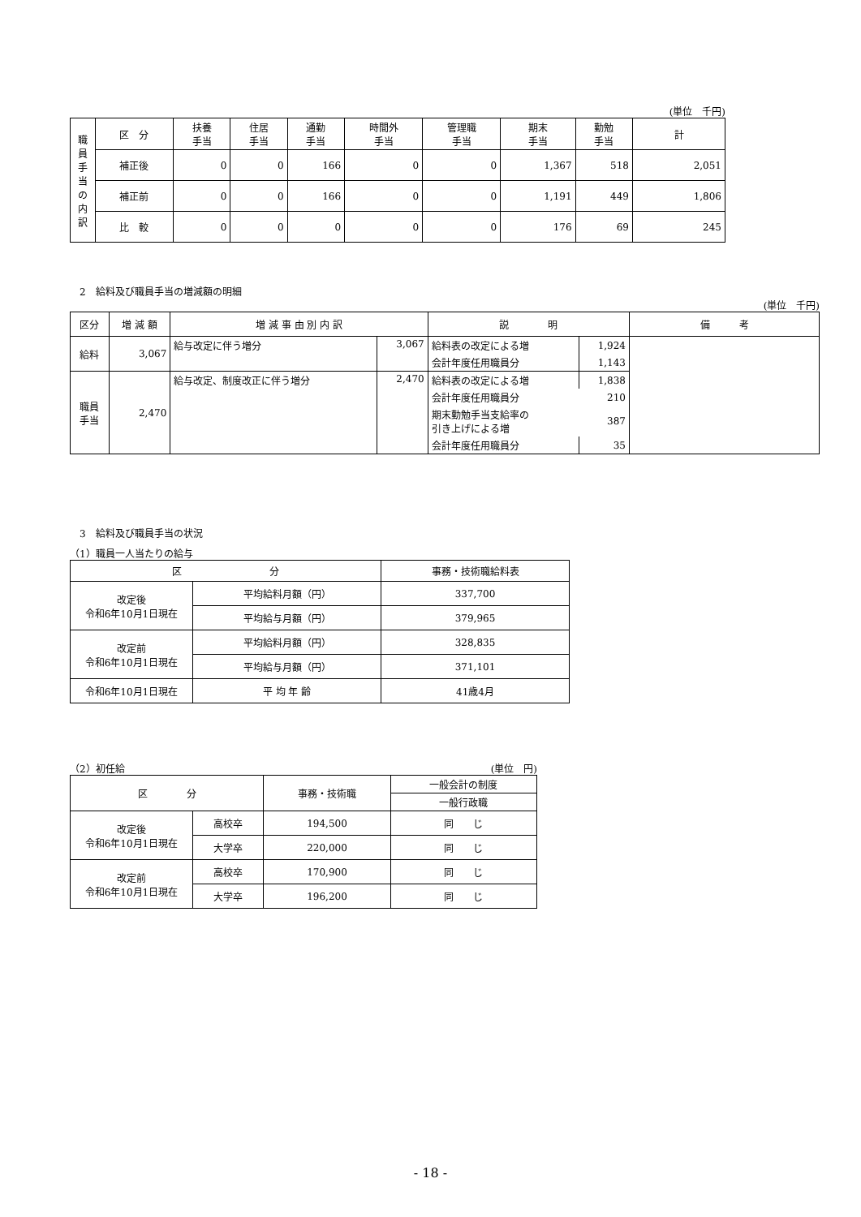(単位　千円)
| 職 員 手 当 の 内 訳 | 区 分 | 扶養 手当 | 住居 手当 | 通勤 手当 | 時間外 手当 | 管理職 手当 | 期末 手当 | 勤勉 手当 | 計 |
| --- | --- | --- | --- | --- | --- | --- | --- | --- | --- |
| | 補正後 | 0 | 0 | 166 | 0 | 0 | 1,367 | 518 | 2,051 |
| | 補正前 | 0 | 0 | 166 | 0 | 0 | 1,191 | 449 | 1,806 |
| | 比 較 | 0 | 0 | 0 | 0 | 0 | 176 | 69 | 245 |
　2　給料及び職員手当の増減額の明細
(単位　千円)
| 区分 | 増 減 額 | 増 減 事 由 別 内 訳 | | 説 明 | | 備 考 |
| --- | --- | --- | --- | --- | --- | --- |
| 給料 | 3,067 | 給与改定に伴う増分 | 3,067 | 給料表の改定による増 | 1,924 | |
| | | | | 会計年度任用職員分 | 1,143 | |
| 職員 手当 | 2,470 | 給与改定、制度改正に伴う増分 | 2,470 | 給料表の改定による増 | 1,838 | |
| | | | | 会計年度任用職員分 | 210 | |
| | | | | 期末勤勉手当支給率の 引き上げによる増 | 387 | |
| | | | | 会計年度任用職員分 | 35 | |
　3　給料及び職員手当の状況
（1）職員一人当たりの給与
| 区 分 | | 事務・技術職給料表 |
| --- | --- | --- |
| 改定後 令和6年10月1日現在 | 平均給料月額（円） | 337,700 |
| | 平均給与月額（円） | 379,965 |
| 改定前 令和6年10月1日現在 | 平均給料月額（円） | 328,835 |
| | 平均給与月額（円） | 371,101 |
| 令和6年10月1日現在 | 平 均 年 齢 | 41歳4月 |
（2）初任給 (単位　円)
| 区 分 | | 事務・技術職 | 一般会計の制度 |
| --- | --- | --- | --- |
| | | | 一般行政職 |
| 改定後 令和6年10月1日現在 | 高校卒 | 194,500 | 同 じ |
| | 大学卒 | 220,000 | 同 じ |
| 改定前 令和6年10月1日現在 | 高校卒 | 170,900 | 同 じ |
| | 大学卒 | 196,200 | 同 じ |
- 18 -